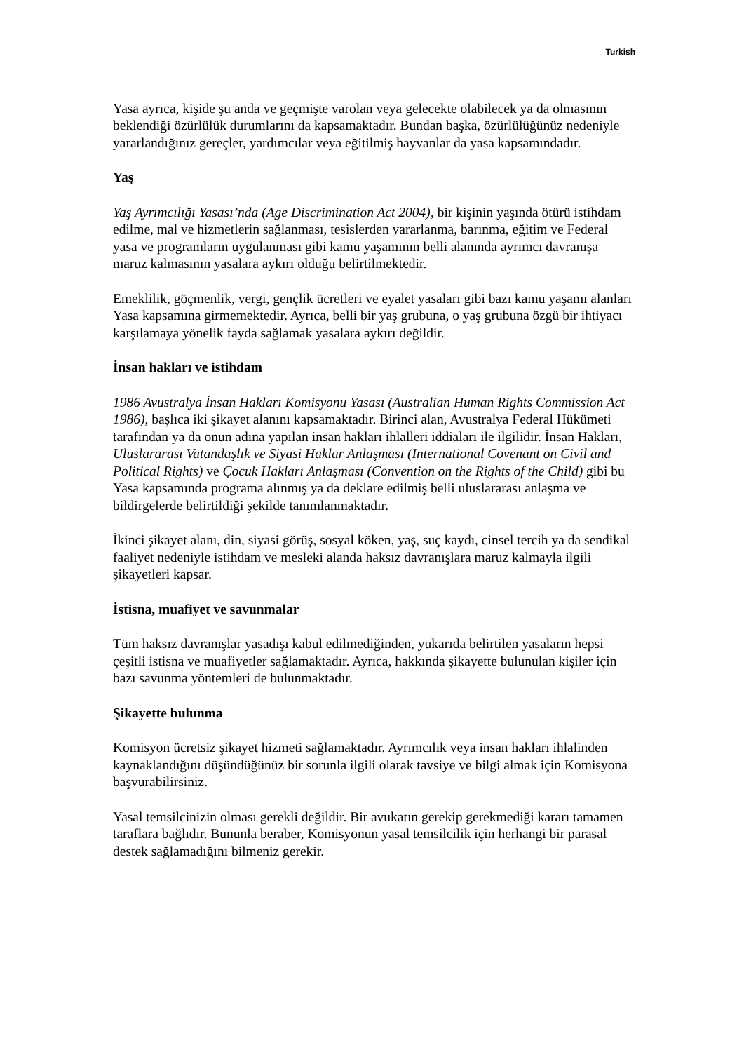Turkish
Yasa ayrıca, kişide şu anda ve geçmişte varolan veya gelecekte olabilecek ya da olmasının beklendiği özürlülük durumlarını da kapsamaktadır. Bundan başka, özürlülüğünüz nedeniyle yararlandığınız gereçler, yardımcılar veya eğitilmiş hayvanlar da yasa kapsamındadır.
Yaş
Yaş Ayrımcılığı Yasası’nda (Age Discrimination Act 2004), bir kişinin yaşında ötürü istihdam edilme, mal ve hizmetlerin sağlanması, tesislerden yararlanma, barınma, eğitim ve Federal yasa ve programların uygulanması gibi kamu yaşamının belli alanında ayrımcı davranışa maruz kalmasının yasalara aykırı olduğu belirtilmektedir.
Emeklilik, göçmenlik, vergi, gençlik ücretleri ve eyalet yasaları gibi bazı kamu yaşamı alanları Yasa kapsamına girmemektedir. Ayrıca, belli bir yaş grubuna, o yaş grubuna özgü bir ihtiyacı karşılamaya yönelik fayda sağlamak yasalara aykırı değildir.
İnsan hakları ve istihdam
1986 Avustralya İnsan Hakları Komisyonu Yasası (Australian Human Rights Commission Act 1986), başlıca iki şikayet alanını kapsamaktadır. Birinci alan, Avustralya Federal Hükümeti tarafından ya da onun adına yapılan insan hakları ihlalleri iddiaları ile ilgilidir. İnsan Hakları, Uluslararası Vatandaşlık ve Siyasi Haklar Anlaşması (International Covenant on Civil and Political Rights) ve Çocuk Hakları Anlaşması (Convention on the Rights of the Child) gibi bu Yasa kapsamında programa alınmış ya da deklare edilmiş belli uluslararası anlaşma ve bildirgelerde belirtildiği şekilde tanımlanmaktadır.
İkinci şikayet alanı, din, siyasi görüş, sosyal köken, yaş, suç kaydı, cinsel tercih ya da sendikal faaliyet nedeniyle istihdam ve mesleki alanda haksız davranışlara maruz kalmayla ilgili şikayetleri kapsar.
İstisna, muafiyet ve savunmalar
Tüm haksız davranışlar yasadışı kabul edilmediğinden, yukarıda belirtilen yasaların hepsi çeşitli istisna ve muafiyetler sağlamaktadır. Ayrıca, hakkında şikayette bulunulan kişiler için bazı savunma yöntemleri de bulunmaktadır.
Şikayette bulunma
Komisyon ücretsiz şikayet hizmeti sağlamaktadır. Ayrımcılık veya insan hakları ihlalinden kaynaklandığını düşündüğünüz bir sorunla ilgili olarak tavsiye ve bilgi almak için Komisyona başvurabilirsiniz.
Yasal temsilcinizin olması gerekli değildir. Bir avukatın gerekip gerekmediği kararı tamamen taraflara bağlıdır. Bununla beraber, Komisyonun yasal temsilcilik için herhangi bir parasal destek sağlamadığını bilmeniz gerekir.